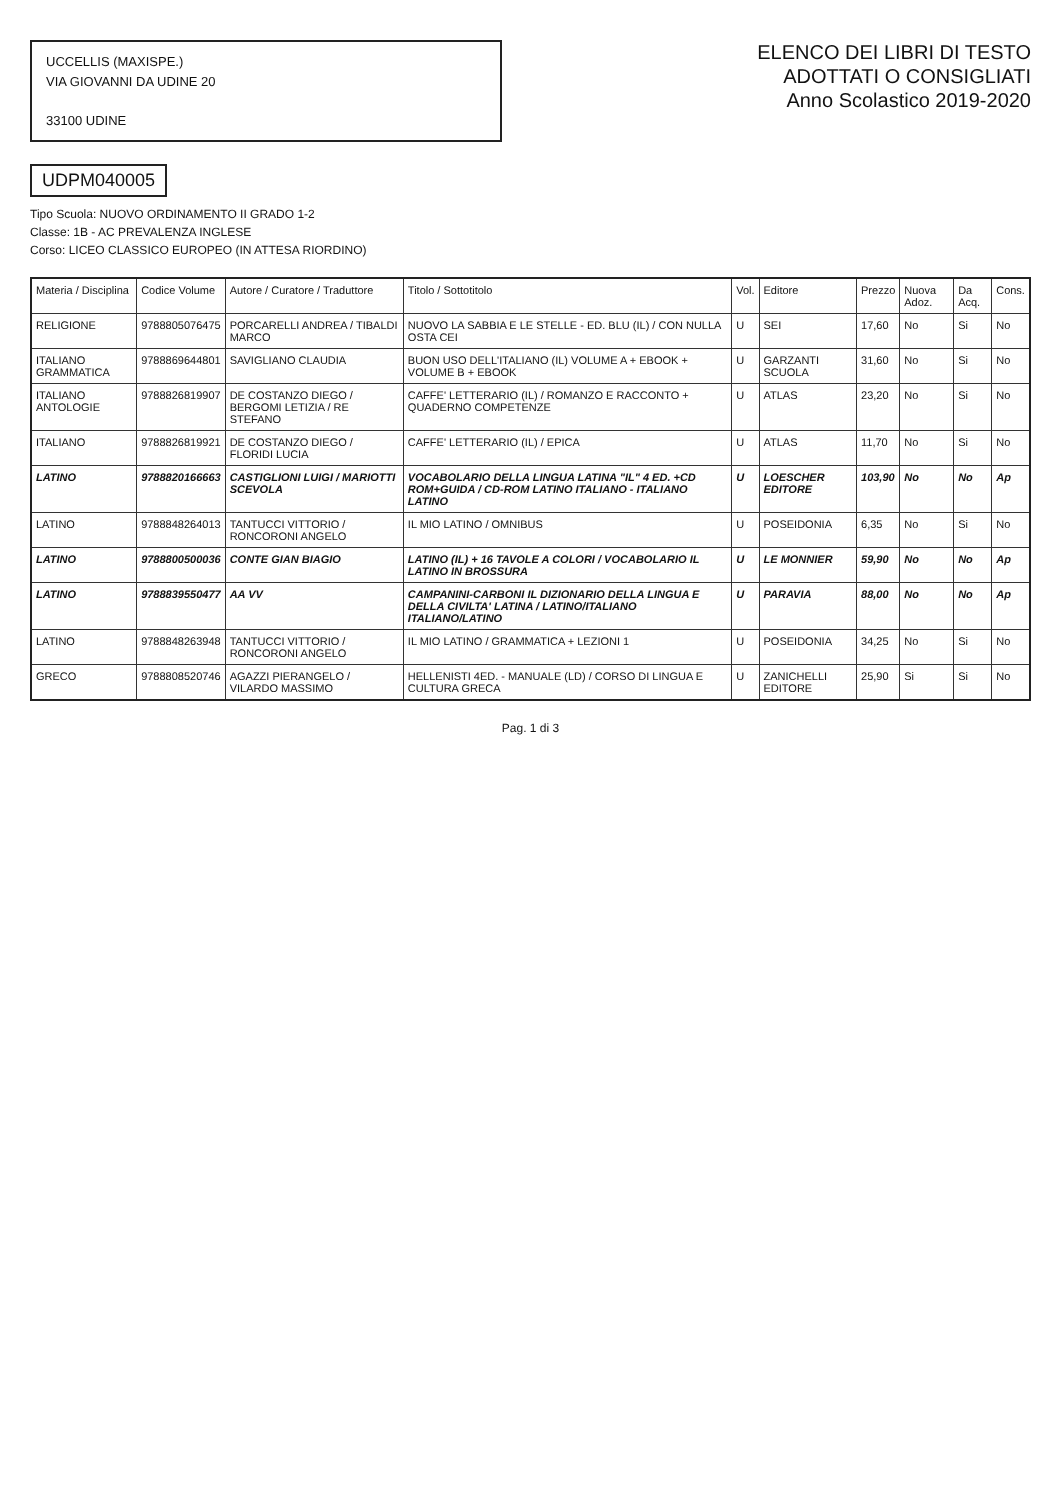UCCELLIS (MAXISPE.)
VIA GIOVANNI DA UDINE 20
33100 UDINE
ELENCO DEI LIBRI DI TESTO
ADOTTATI O CONSIGLIATI
Anno Scolastico 2019-2020
UDPM040005
Tipo Scuola: NUOVO ORDINAMENTO II GRADO 1-2
Classe: 1B - AC PREVALENZA INGLESE
Corso: LICEO CLASSICO EUROPEO (IN ATTESA RIORDINO)
| Materia / Disciplina | Codice Volume | Autore / Curatore / Traduttore | Titolo / Sottotitolo | Vol. | Editore | Prezzo | Nuova Adoz. | Da Acq. | Cons. |
| --- | --- | --- | --- | --- | --- | --- | --- | --- | --- |
| RELIGIONE | 9788805076475 | PORCARELLI ANDREA / TIBALDI MARCO | NUOVO LA SABBIA E LE STELLE - ED. BLU (IL) / CON NULLA OSTA CEI | U | SEI | 17,60 | No | Si | No |
| ITALIANO GRAMMATICA | 9788869644801 | SAVIGLIANO CLAUDIA | BUON USO DELL'ITALIANO (IL) VOLUME A + EBOOK + VOLUME B + EBOOK | U | GARZANTI SCUOLA | 31,60 | No | Si | No |
| ITALIANO ANTOLOGIE | 9788826819907 | DE COSTANZO DIEGO / BERGOMI LETIZIA / RE STEFANO | CAFFE' LETTERARIO (IL) / ROMANZO E RACCONTO + QUADERNO COMPETENZE | U | ATLAS | 23,20 | No | Si | No |
| ITALIANO | 9788826819921 | DE COSTANZO DIEGO / FLORIDI LUCIA | CAFFE' LETTERARIO (IL) / EPICA | U | ATLAS | 11,70 | No | Si | No |
| LATINO | 9788820166663 | CASTIGLIONI LUIGI / MARIOTTI SCEVOLA | VOCABOLARIO DELLA LINGUA LATINA "IL" 4 ED. +CD ROM+GUIDA / CD-ROM LATINO ITALIANO - ITALIANO LATINO | U | LOESCHER EDITORE | 103,90 | No | No | Ap |
| LATINO | 9788848264013 | TANTUCCI VITTORIO / RONCORONI ANGELO | IL MIO LATINO / OMNIBUS | U | POSEIDONIA | 6,35 | No | Si | No |
| LATINO | 9788800500036 | CONTE GIAN BIAGIO | LATINO (IL) + 16 TAVOLE A COLORI / VOCABOLARIO IL LATINO IN BROSSURA | U | LE MONNIER | 59,90 | No | No | Ap |
| LATINO | 9788839550477 | AA VV | CAMPANINI-CARBONI IL DIZIONARIO DELLA LINGUA E DELLA CIVILTA' LATINA / LATINO/ITALIANO ITALIANO/LATINO | U | PARAVIA | 88,00 | No | No | Ap |
| LATINO | 9788848263948 | TANTUCCI VITTORIO / RONCORONI ANGELO | IL MIO LATINO / GRAMMATICA + LEZIONI 1 | U | POSEIDONIA | 34,25 | No | Si | No |
| GRECO | 9788808520746 | AGAZZI PIERANGELO / VILARDO MASSIMO | HELLENISTI 4ED. - MANUALE (LD) / CORSO DI LINGUA E CULTURA GRECA | U | ZANICHELLI EDITORE | 25,90 | Si | Si | No |
Pag. 1 di 3